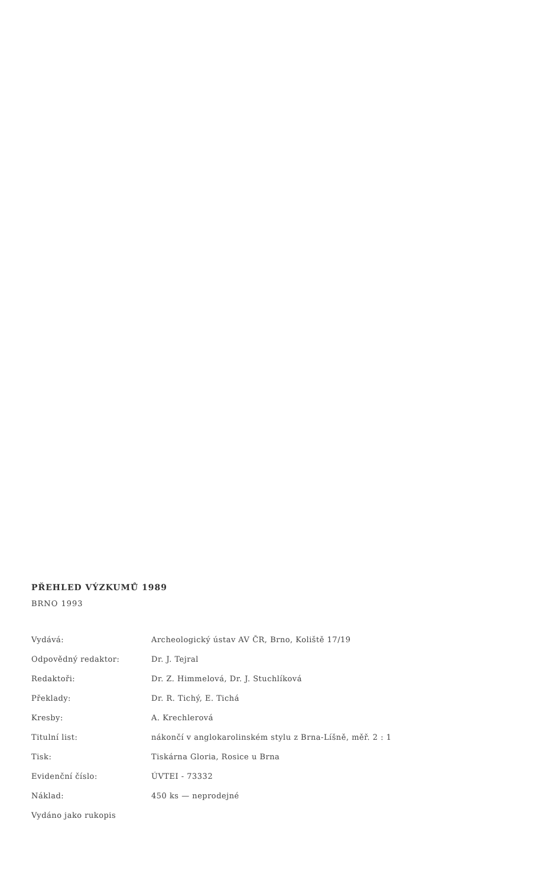PŘEHLED VÝZKUMŮ 1989
BRNO 1993
| Vydává: | Archeologický ústav AV ČR, Brno, Koliště 17/19 |
| Odpovědný redaktor: | Dr. J. Tejral |
| Redaktoři: | Dr. Z. Himmelová, Dr. J. Stuchlíková |
| Překlady: | Dr. R. Tichý, E. Tichá |
| Kresby: | A. Krechlerová |
| Titulní list: | nákončí v anglokarolinském stylu z Brna-Líšně, měř. 2 : 1 |
| Tisk: | Tiskárna Gloria, Rosice u Brna |
| Evidenční číslo: | ÚVTEI - 73332 |
| Náklad: | 450 ks — neprodejné |
| Vydáno jako rukopis | |